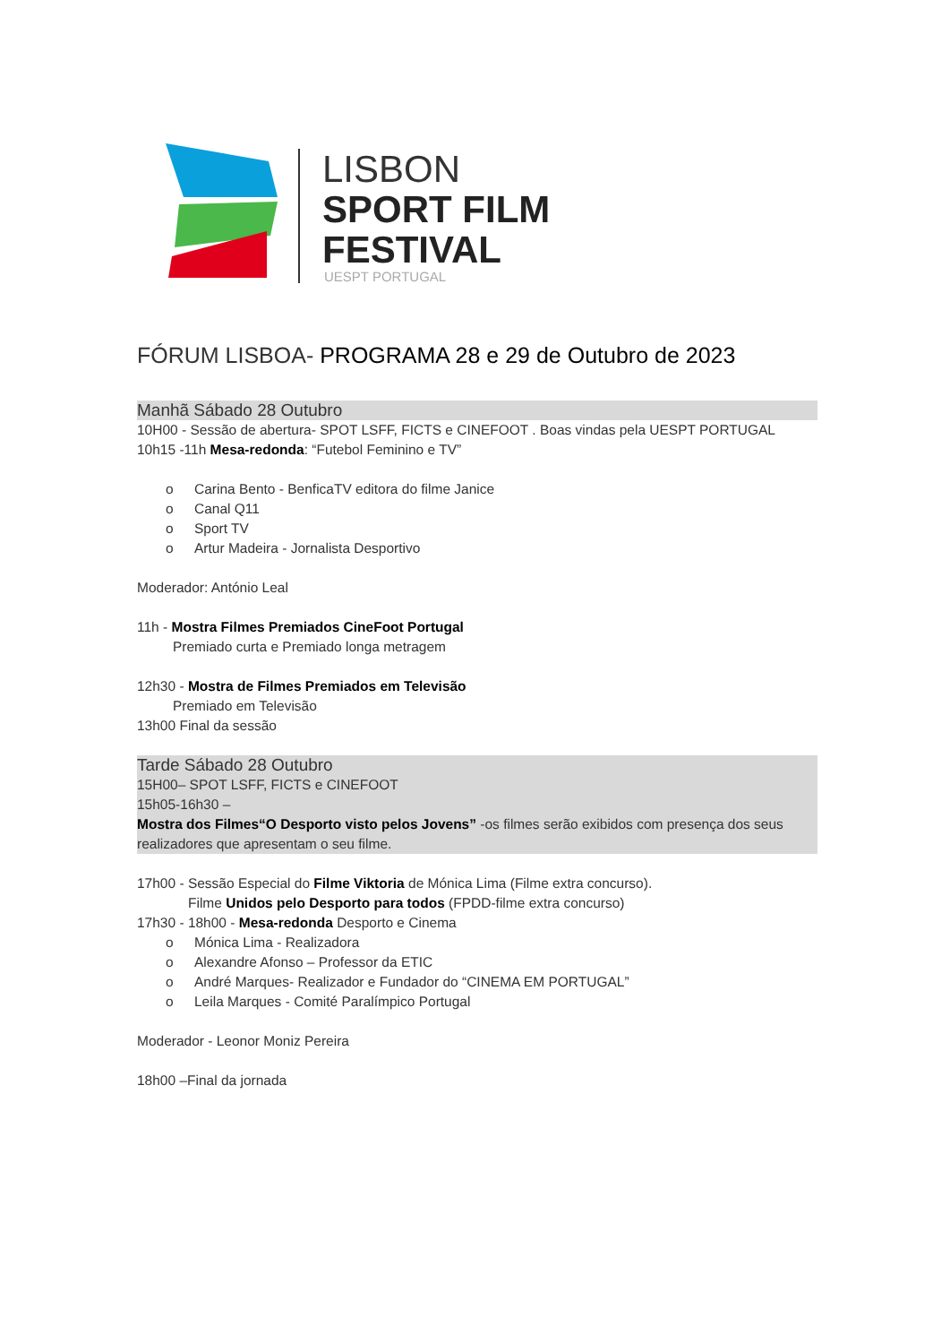LISBON
SPORT FILM
FESTIVAL
UESPT PORTUGAL
FÓRUM LISBOA- PROGRAMA 28 e 29 de Outubro de 2023
Manhã Sábado 28 Outubro
10H00 - Sessão de abertura- SPOT LSFF, FICTS e CINEFOOT . Boas vindas pela UESPT PORTUGAL
10h15 -11h Mesa-redonda: “Futebol Feminino e TV”
o Carina Bento - BenficaTV editora do filme Janice
o Canal Q11
o Sport TV
o Artur Madeira - Jornalista Desportivo
Moderador: António Leal
11h - Mostra Filmes Premiados CineFoot Portugal
Premiado curta e Premiado longa metragem
12h30 - Mostra de Filmes Premiados em Televisão
Premiado em Televisão
13h00 Final da sessão
Tarde Sábado 28 Outubro
15H00– SPOT LSFF, FICTS e CINEFOOT
15h05-16h30 –
Mostra dos Filmes“O Desporto visto pelos Jovens” -os filmes serão exibidos com presença dos seus realizadores que apresentam o seu filme.
17h00 - Sessão Especial do Filme Viktoria de Mónica Lima (Filme extra concurso).
Filme Unidos pelo Desporto para todos (FPDD-filme extra concurso)
17h30 - 18h00 - Mesa-redonda Desporto e Cinema
o Mónica Lima - Realizadora
o Alexandre Afonso – Professor da ETIC
o André Marques- Realizador e Fundador do “CINEMA EM PORTUGAL”
o Leila Marques - Comité Paralímpico Portugal
Moderador - Leonor Moniz Pereira
18h00 –Final da jornada